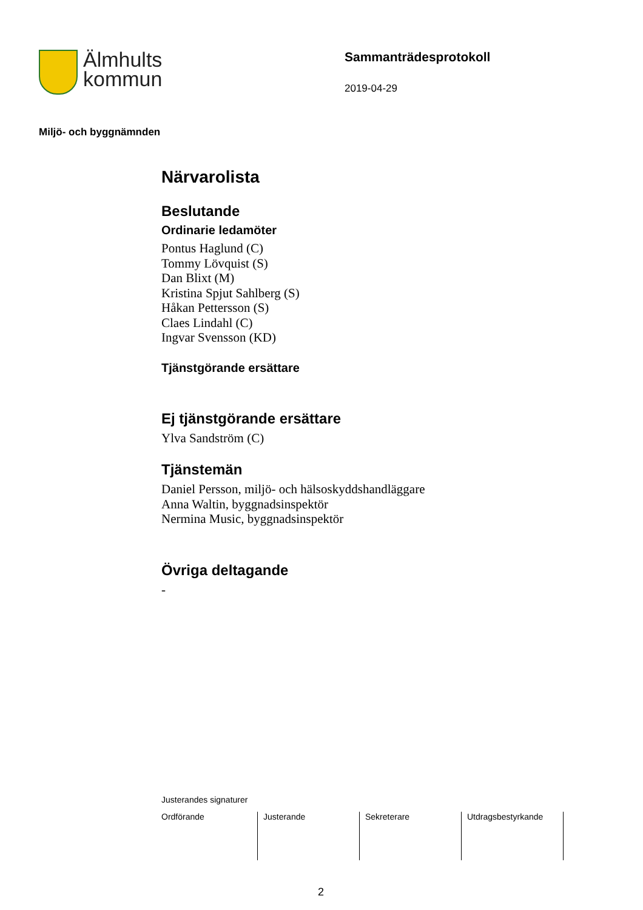Älmhults
kommun
Sammanträdesprotokoll
2019-04-29
Miljö- och byggnämnden
Närvarolista
Beslutande
Ordinarie ledamöter
Pontus Haglund (C)
Tommy Lövquist (S)
Dan Blixt (M)
Kristina Spjut Sahlberg (S)
Håkan Pettersson (S)
Claes Lindahl (C)
Ingvar Svensson (KD)
Tjänstgörande ersättare
Ej tjänstgörande ersättare
Ylva Sandström (C)
Tjänstemän
Daniel Persson, miljö- och hälsoskyddshandläggare
Anna Waltin, byggnadsinspektör
Nermina Music, byggnadsinspektör
Övriga deltagande
-
Justerandes signaturer
| Ordförande | Justerande | Sekreterare | Utdragsbestyrkande |
2